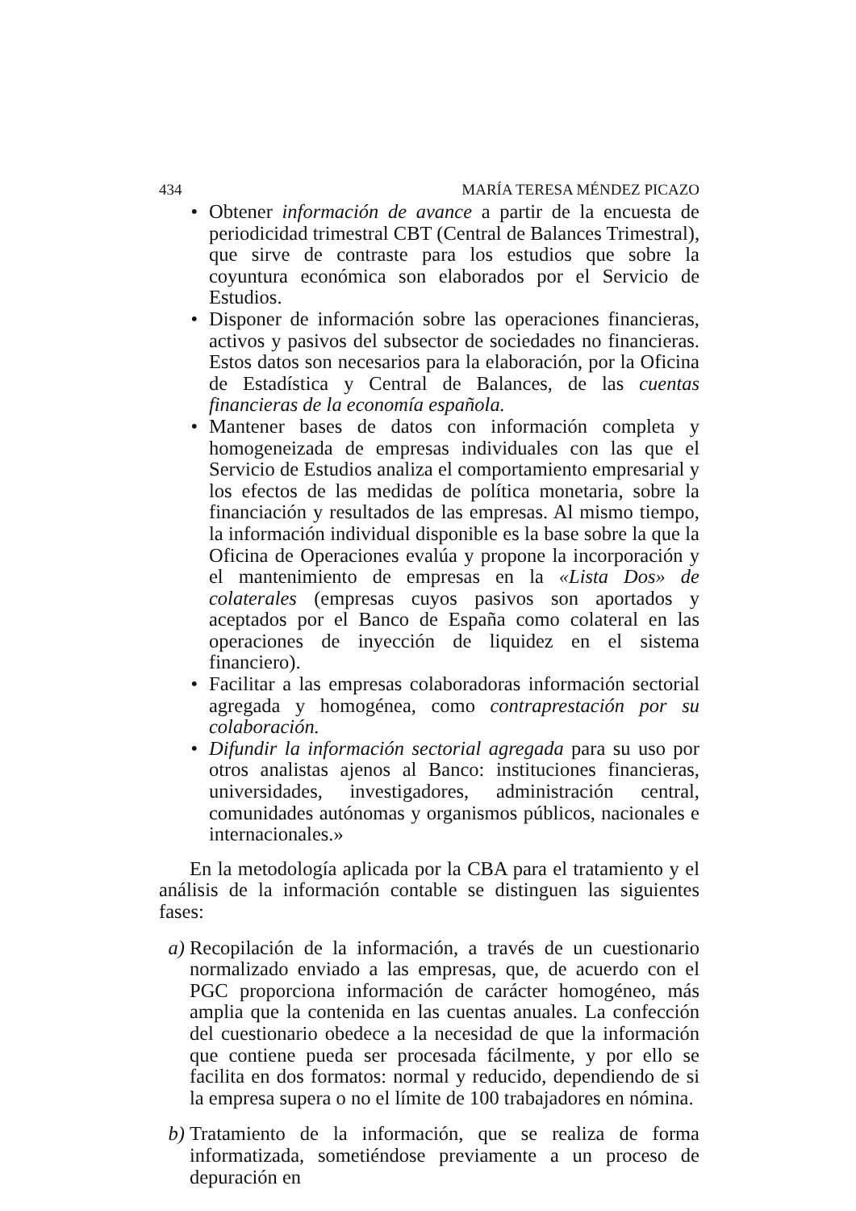434 MARÍA TERESA MÉNDEZ PICAZO
• Obtener información de avance a partir de la encuesta de periodicidad trimestral CBT (Central de Balances Trimestral), que sirve de contraste para los estudios que sobre la coyuntura económica son elaborados por el Servicio de Estudios.
• Disponer de información sobre las operaciones financieras, activos y pasivos del subsector de sociedades no financieras. Estos datos son necesarios para la elaboración, por la Oficina de Estadística y Central de Balances, de las cuentas financieras de la economía española.
• Mantener bases de datos con información completa y homogeneizada de empresas individuales con las que el Servicio de Estudios analiza el comportamiento empresarial y los efectos de las medidas de política monetaria, sobre la financiación y resultados de las empresas. Al mismo tiempo, la información individual disponible es la base sobre la que la Oficina de Operaciones evalúa y propone la incorporación y el mantenimiento de empresas en la «Lista Dos» de colaterales (empresas cuyos pasivos son aportados y aceptados por el Banco de España como colateral en las operaciones de inyección de liquidez en el sistema financiero).
• Facilitar a las empresas colaboradoras información sectorial agregada y homogénea, como contraprestación por su colaboración.
• Difundir la información sectorial agregada para su uso por otros analistas ajenos al Banco: instituciones financieras, universidades, investigadores, administración central, comunidades autónomas y organismos públicos, nacionales e internacionales.»
En la metodología aplicada por la CBA para el tratamiento y el análisis de la información contable se distinguen las siguientes fases:
a) Recopilación de la información, a través de un cuestionario normalizado enviado a las empresas, que, de acuerdo con el PGC proporciona información de carácter homogéneo, más amplia que la contenida en las cuentas anuales. La confección del cuestionario obedece a la necesidad de que la información que contiene pueda ser procesada fácilmente, y por ello se facilita en dos formatos: normal y reducido, dependiendo de si la empresa supera o no el límite de 100 trabajadores en nómina.
b) Tratamiento de la información, que se realiza de forma informatizada, sometiéndose previamente a un proceso de depuración en